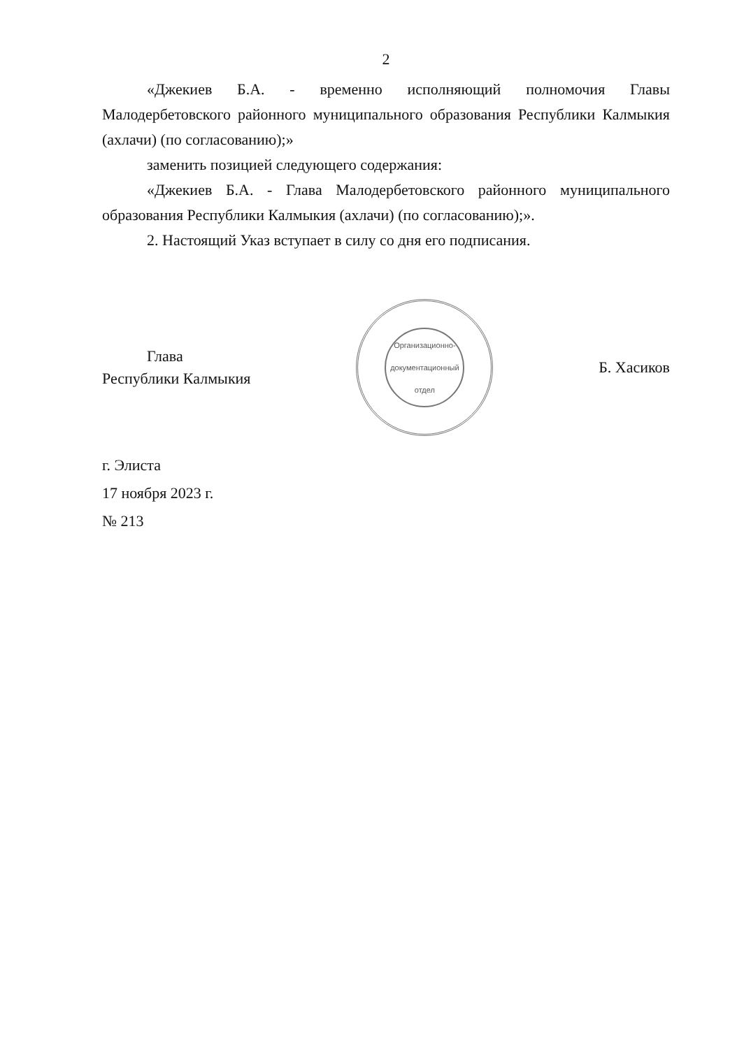2
«Джекиев Б.А. - временно исполняющий полномочия Главы Малодербетовского районного муниципального образования Республики Калмыкия (ахлачи) (по согласованию);»
заменить позицией следующего содержания:
«Джекиев Б.А. - Глава Малодербетовского районного муниципального образования Республики Калмыкия (ахлачи) (по согласованию);».
2. Настоящий Указ вступает в силу со дня его подписания.
Глава
Республики Калмыкия
Организационно-документационный отдел
Б. Хасиков
г. Элиста
17 ноября 2023 г.
№ 213